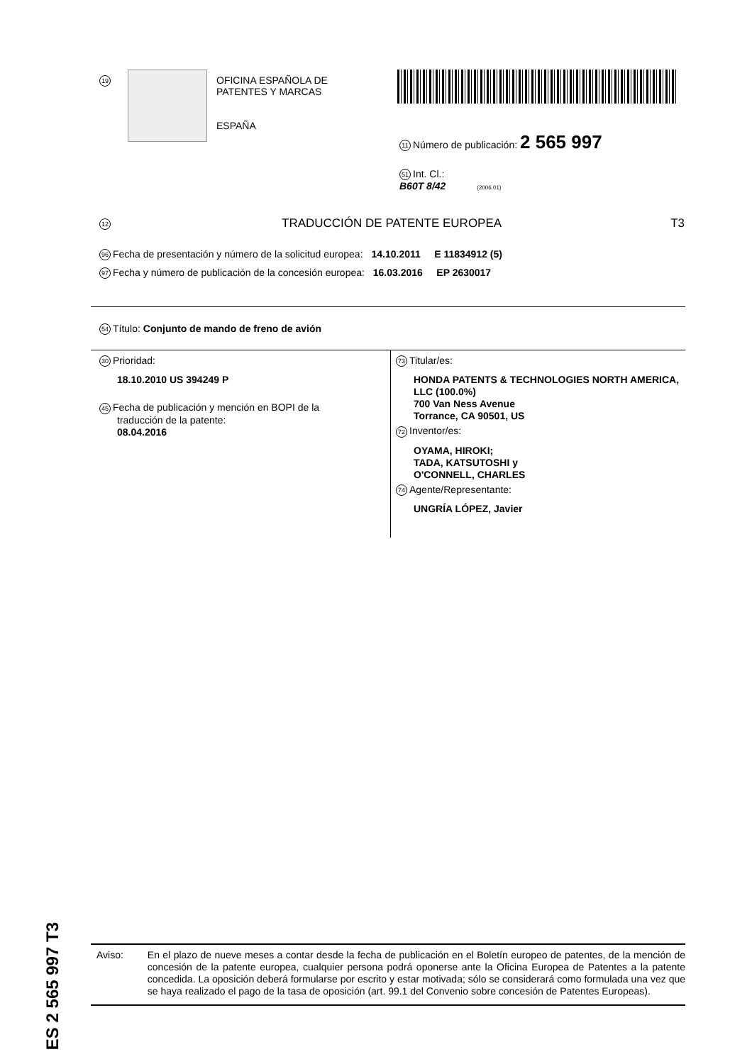19
OFICINA ESPAÑOLA DE
PATENTES Y MARCAS
ESPAÑA
11 Número de publicación: 2 565 997
51 Int. Cl.:
B60T 8/42 (2006.01)
12 TRADUCCIÓN DE PATENTE EUROPEA T3
96 Fecha de presentación y número de la solicitud europea: 14.10.2011 E 11834912 (5)
97 Fecha y número de publicación de la concesión europea: 16.03.2016 EP 2630017
54 Título: Conjunto de mando de freno de avión
30 Prioridad:
18.10.2010 US 394249 P
45 Fecha de publicación y mención en BOPI de la
traducción de la patente:
08.04.2016
73 Titular/es:
HONDA PATENTS & TECHNOLOGIES NORTH AMERICA, LLC (100.0%)
700 Van Ness Avenue
Torrance, CA 90501, US
72 Inventor/es:
OYAMA, HIROKI;
TADA, KATSUTOSHI y
O'CONNELL, CHARLES
74 Agente/Representante:
UNGRÍA LÓPEZ, Javier
ES 2 565 997 T3
Aviso:
En el plazo de nueve meses a contar desde la fecha de publicación en el Boletín europeo de patentes, de la mención de concesión de la patente europea, cualquier persona podrá oponerse ante la Oficina Europea de Patentes a la patente concedida. La oposición deberá formularse por escrito y estar motivada; sólo se considerará como formulada una vez que se haya realizado el pago de la tasa de oposición (art. 99.1 del Convenio sobre concesión de Patentes Europeas).